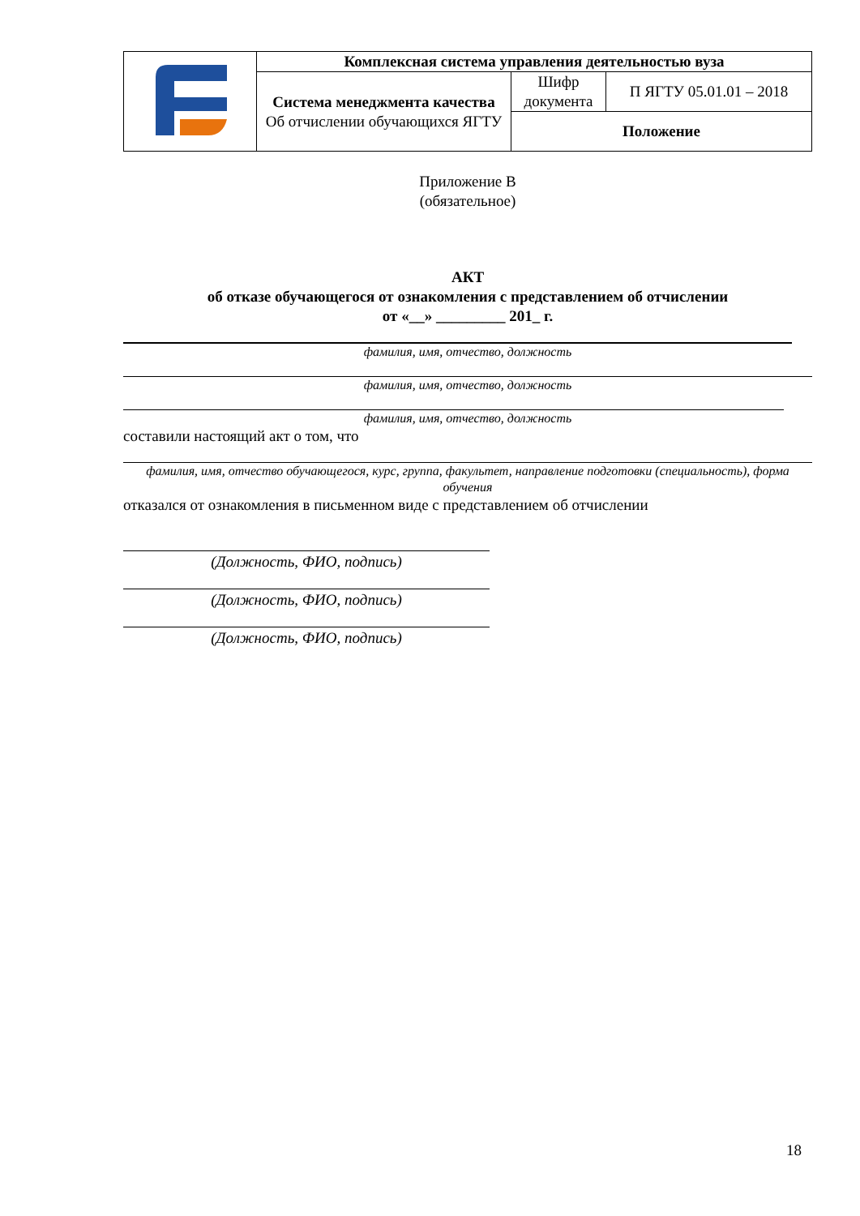| | Комплексная система управления деятельностью вуза | | |
| | Система менеджмента качества Об отчислении обучающихся ЯГТУ | Шифр документа | П ЯГТУ 05.01.01 – 2018 |
| | | Положение | |
Приложение В
(обязательное)
АКТ
об отказе обучающегося от ознакомления с представлением об отчислении
от «__» _________ 201_ г.
фамилия, имя, отчество, должность
фамилия, имя, отчество, должность
фамилия, имя, отчество, должность
составили настоящий акт о том, что
фамилия, имя, отчество обучающегося, курс, группа, факультет, направление подготовки (специальность), форма обучения
отказался от ознакомления в письменном виде с представлением об отчислении
(Должность, ФИО, подпись)
(Должность, ФИО, подпись)
(Должность, ФИО, подпись)
18